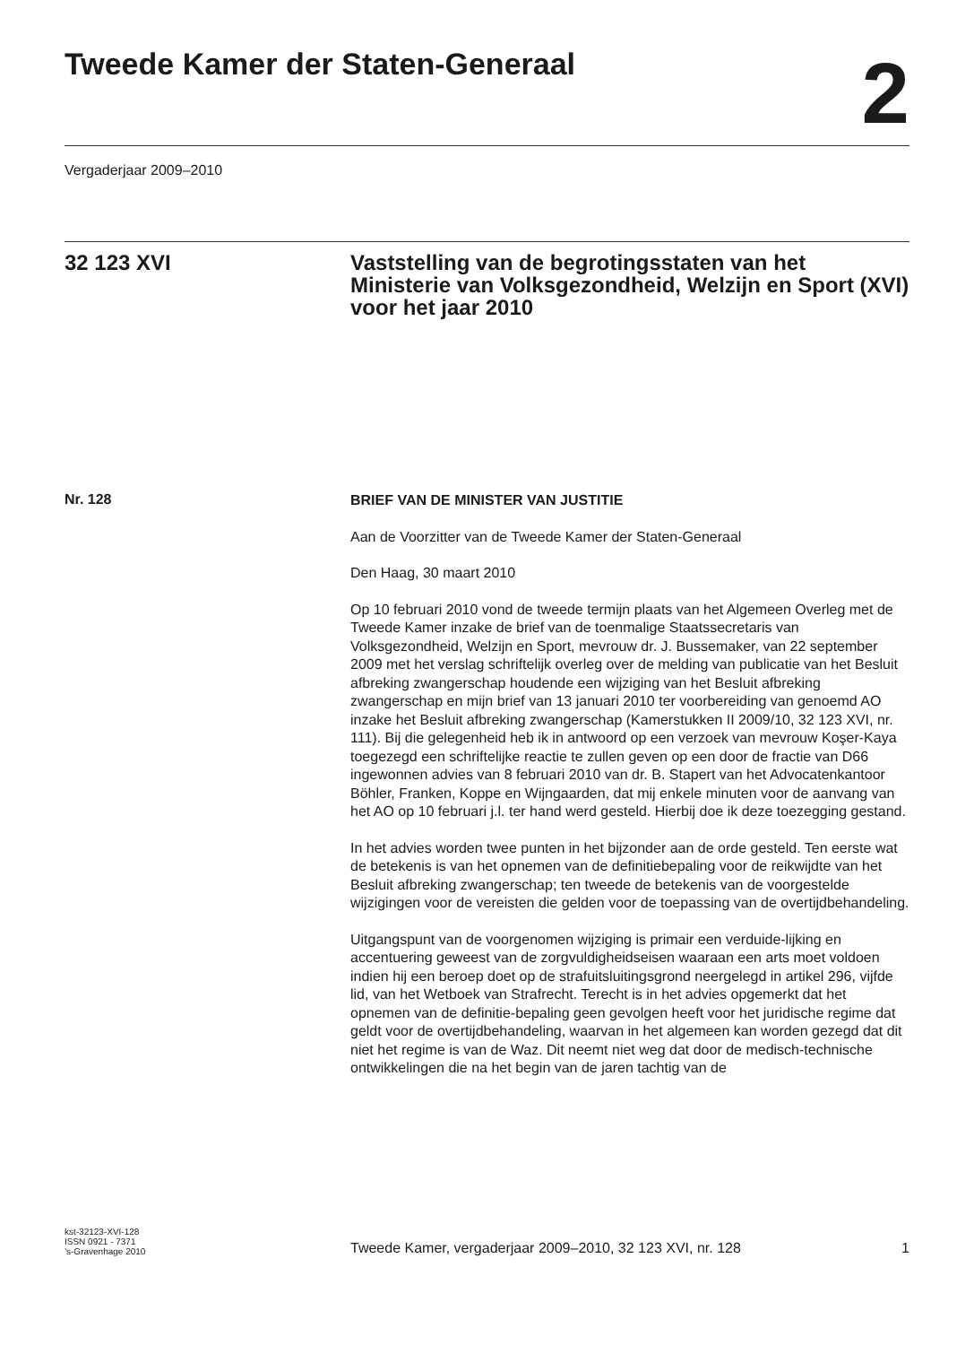Tweede Kamer der Staten-Generaal
2
Vergaderjaar 2009–2010
32 123 XVI Vaststelling van de begrotingsstaten van het Ministerie van Volksgezondheid, Welzijn en Sport (XVI) voor het jaar 2010
Nr. 128
BRIEF VAN DE MINISTER VAN JUSTITIE
Aan de Voorzitter van de Tweede Kamer der Staten-Generaal
Den Haag, 30 maart 2010
Op 10 februari 2010 vond de tweede termijn plaats van het Algemeen Overleg met de Tweede Kamer inzake de brief van de toenmalige Staatssecretaris van Volksgezondheid, Welzijn en Sport, mevrouw dr. J. Bussemaker, van 22 september 2009 met het verslag schriftelijk overleg over de melding van publicatie van het Besluit afbreking zwangerschap houdende een wijziging van het Besluit afbreking zwangerschap en mijn brief van 13 januari 2010 ter voorbereiding van genoemd AO inzake het Besluit afbreking zwangerschap (Kamerstukken II 2009/10, 32 123 XVI, nr. 111). Bij die gelegenheid heb ik in antwoord op een verzoek van mevrouw Koşer-Kaya toegezegd een schriftelijke reactie te zullen geven op een door de fractie van D66 ingewonnen advies van 8 februari 2010 van dr. B. Stapert van het Advocatenkantoor Böhler, Franken, Koppe en Wijngaarden, dat mij enkele minuten voor de aanvang van het AO op 10 februari j.l. ter hand werd gesteld. Hierbij doe ik deze toezegging gestand.
In het advies worden twee punten in het bijzonder aan de orde gesteld. Ten eerste wat de betekenis is van het opnemen van de definitiebepaling voor de reikwijdte van het Besluit afbreking zwangerschap; ten tweede de betekenis van de voorgestelde wijzigingen voor de vereisten die gelden voor de toepassing van de overtijdbehandeling.
Uitgangspunt van de voorgenomen wijziging is primair een verduide-lijking en accentuering geweest van de zorgvuldigheidseisen waaraan een arts moet voldoen indien hij een beroep doet op de strafuitsluitingsgrond neergelegd in artikel 296, vijfde lid, van het Wetboek van Strafrecht. Terecht is in het advies opgemerkt dat het opnemen van de definitie-bepaling geen gevolgen heeft voor het juridische regime dat geldt voor de overtijdbehandeling, waarvan in het algemeen kan worden gezegd dat dit niet het regime is van de Waz. Dit neemt niet weg dat door de medisch-technische ontwikkelingen die na het begin van de jaren tachtig van de
kst-32123-XVI-128
ISSN 0921 - 7371
’s-Gravenhage 2010
Tweede Kamer, vergaderjaar 2009–2010, 32 123 XVI, nr. 128 1